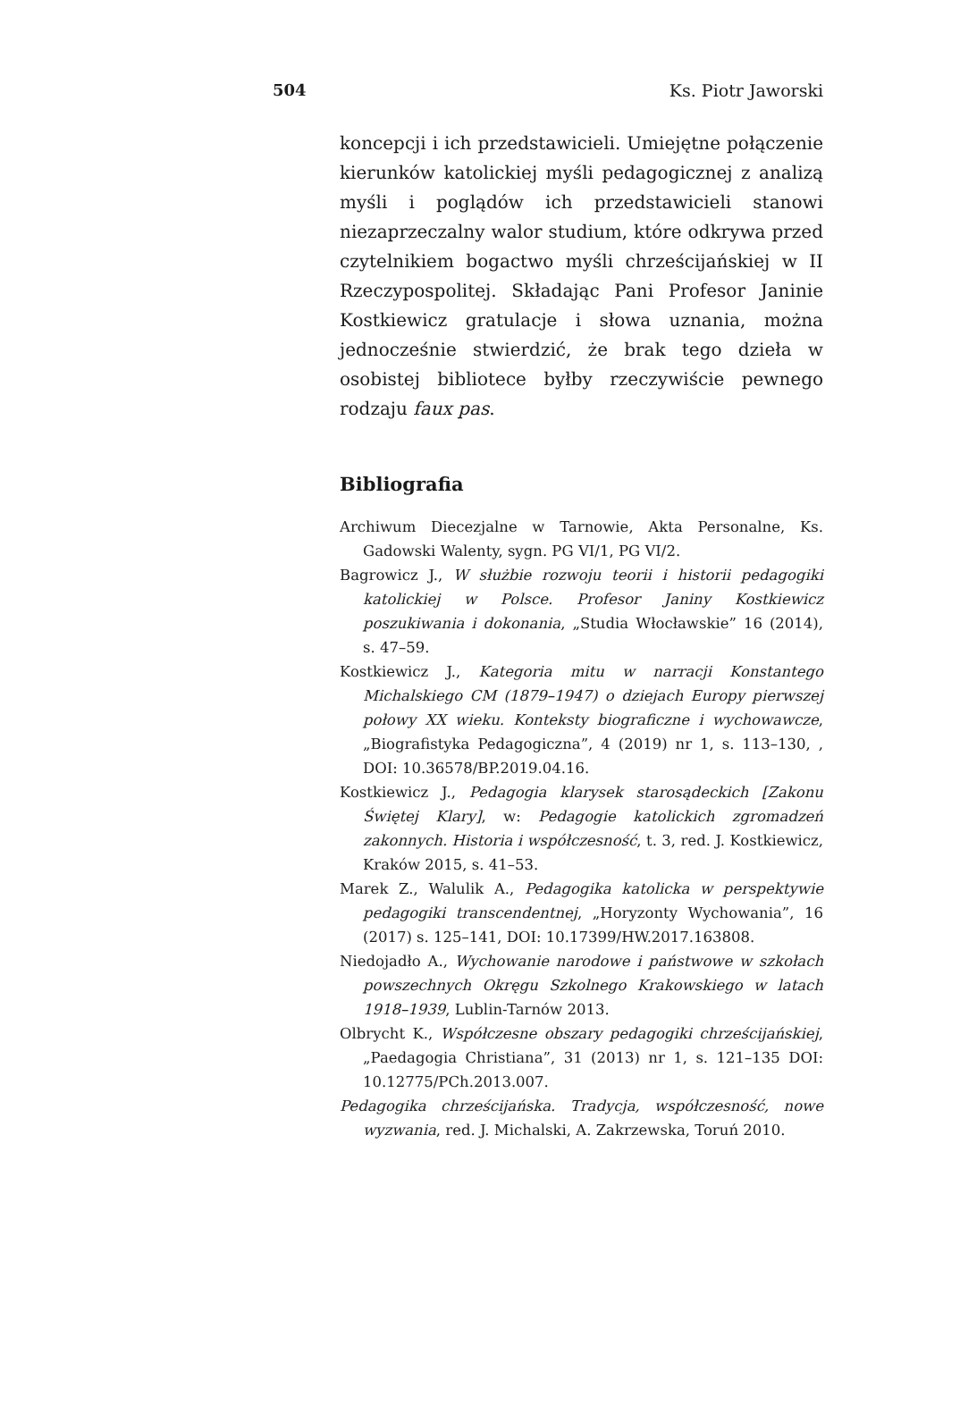504 Ks. Piotr Jaworski
koncepcji i ich przedstawicieli. Umiejętne połączenie kierunków katolickiej myśli pedagogicznej z analizą myśli i poglądów ich przedstawicieli stanowi niezaprzeczalny walor studium, które odkrywa przed czytelnikiem bogactwo myśli chrześcijańskiej w II Rzeczypospolitej. Składając Pani Profesor Janinie Kostkiewicz gratulacje i słowa uznania, można jednocześnie stwierdzić, że brak tego dzieła w osobistej bibliotece byłby rzeczywiście pewnego rodzaju faux pas.
Bibliografia
Archiwum Diecezjalne w Tarnowie, Akta Personalne, Ks. Gadowski Walenty, sygn. PG VI/1, PG VI/2.
Bagrowicz J., W służbie rozwoju teorii i historii pedagogiki katolickiej w Polsce. Profesor Janiny Kostkiewicz poszukiwania i dokonania, „Studia Włocławskie” 16 (2014), s. 47–59.
Kostkiewicz J., Kategoria mitu w narracji Konstantego Michalskiego CM (1879–1947) o dziejach Europy pierwszej połowy XX wieku. Konteksty biograficzne i wychowawcze, „Biografistyka Pedagogiczna”, 4 (2019) nr 1, s. 113–130, , DOI: 10.36578/BP.2019.04.16.
Kostkiewicz J., Pedagogia klarysek starosądeckich [Zakonu Świętej Klary], w: Pedagogie katolickich zgromadzeń zakonnych. Historia i współczesność, t. 3, red. J. Kostkiewicz, Kraków 2015, s. 41–53.
Marek Z., Walulik A., Pedagogika katolicka w perspektywie pedagogiki transcendentnej, „Horyzonty Wychowania”, 16 (2017) s. 125–141, DOI: 10.17399/HW.2017.163808.
Niedojadło A., Wychowanie narodowe i państwowe w szkołach powszechnych Okręgu Szkolnego Krakowskiego w latach 1918–1939, Lublin-Tarnów 2013.
Olbrycht K., Współczesne obszary pedagogiki chrześcijańskiej, „Paedagogia Christiana”, 31 (2013) nr 1, s. 121–135 DOI: 10.12775/PCh.2013.007.
Pedagogika chrześcijańska. Tradycja, współczesność, nowe wyzwania, red. J. Michalski, A. Zakrzewska, Toruń 2010.